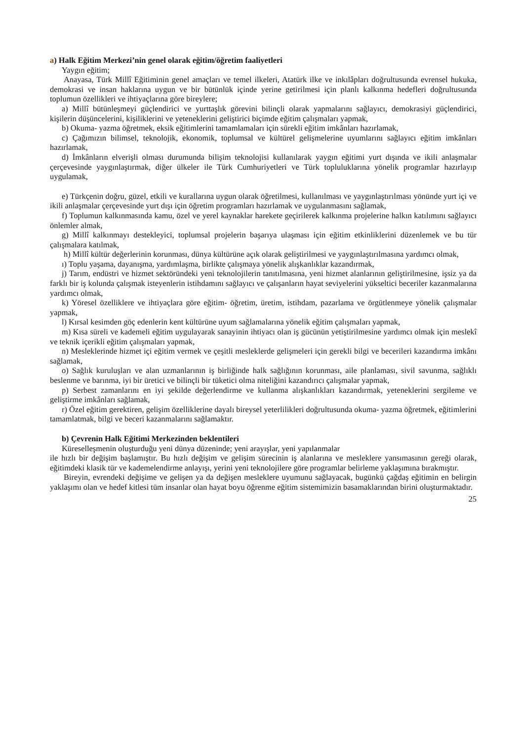a) Halk Eğitim Merkezi’nin genel olarak eğitim/öğretim faaliyetleri
Yaygın eğitim;
Anayasa, Türk Millî Eğitiminin genel amaçları ve temel ilkeleri, Atatürk ilke ve inkılâpları doğrultusunda evrensel hukuka, demokrasi ve insan haklarına uygun ve bir bütünlük içinde yerine getirilmesi için planlı kalkınma hedefleri doğrultusunda toplumun özellikleri ve ihtiyaçlarına göre bireylere;
a) Millî bütünleşmeyi güçlendirici ve yurttaşlık görevini bilinçli olarak yapmalarını sağlayıcı, demokrasiyi güçlendirici, kişilerin düşüncelerini, kişiliklerini ve yeteneklerini geliştirici biçimde eğitim çalışmaları yapmak,
b) Okuma- yazma öğretmek, eksik eğitimlerini tamamlamaları için sürekli eğitim imkânları hazırlamak,
c) Çağımızın bilimsel, teknolojik, ekonomik, toplumsal ve kültürel gelişmelerine uyumlarını sağlayıcı eğitim imkânları hazırlamak,
d) İmkânların elverişli olması durumunda bilişim teknolojisi kullanılarak yaygın eğitimi yurt dışında ve ikili anlaşmalar çerçevesinde yaygınlaştırmak, diğer ülkeler ile Türk Cumhuriyetleri ve Türk topluluklarına yönelik programlar hazırlayıp uygulamak,
e) Türkçenin doğru, güzel, etkili ve kurallarına uygun olarak öğretilmesi, kullanılması ve yaygınlaştırılması yönünde yurt içi ve ikili anlaşmalar çerçevesinde yurt dışı için öğretim programları hazırlamak ve uygulanmasını sağlamak,
f) Toplumun kalkınmasında kamu, özel ve yerel kaynaklar harekete geçirilerek kalkınma projelerine halkın katılımını sağlayıcı önlemler almak,
g) Millî kalkınmayı destekleyici, toplumsal projelerin başarıya ulaşması için eğitim etkinliklerini düzenlemek ve bu tür çalışmalara katılmak,
h) Millî kültür değerlerinin korunması, dünya kültürüne açık olarak geliştirilmesi ve yaygınlaştırılmasına yardımcı olmak,
ı) Toplu yaşama, dayanışma, yardımlaşma, birlikte çalışmaya yönelik alışkanlıklar kazandırmak,
j) Tarım, endüstri ve hizmet sektöründeki yeni teknolojilerin tanıtılmasına, yeni hizmet alanlarının geliştirilmesine, işsiz ya da farklı bir iş kolunda çalışmak isteyenlerin istihdamını sağlayıcı ve çalışanların hayat seviyelerini yükseltici beceriler kazanmalarına yardımcı olmak,
k) Yöresel özelliklere ve ihtiyaçlara göre eğitim- öğretim, üretim, istihdam, pazarlama ve örgütlenmeye yönelik çalışmalar yapmak,
l) Kırsal kesimden göç edenlerin kent kültürüne uyum sağlamalarına yönelik eğitim çalışmaları yapmak,
m) Kısa süreli ve kademeli eğitim uygulayarak sanayinin ihtiyacı olan iş gücünün yetiştirilmesine yardımcı olmak için meslekî ve teknik içerikli eğitim çalışmaları yapmak,
n) Mesleklerinde hizmet içi eğitim vermek ve çeşitli mesleklerde gelişmeleri için gerekli bilgi ve becerileri kazandırma imkânı sağlamak,
o) Sağlık kuruluşları ve alan uzmanlarının iş birliğinde halk sağlığının korunması, aile planlaması, sivil savunma, sağlıklı beslenme ve barınma, iyi bir üretici ve bilinçli bir tüketici olma niteliğini kazandırıcı çalışmalar yapmak,
p) Serbest zamanlarını en iyi şekilde değerlendirme ve kullanma alışkanlıkları kazandırmak, yeteneklerini sergileme ve geliştirme imkânları sağlamak,
r) Özel eğitim gerektiren, gelişim özelliklerine dayalı bireysel yeterlilikleri doğrultusunda okuma- yazma öğretmek, eğitimlerini tamamlatmak, bilgi ve beceri kazanmalarını sağlamaktır.
b) Çevrenin Halk Eğitimi Merkezinden beklentileri
Küreselleşmenin oluşturduğu yeni dünya düzeninde; yeni arayışlar, yeni yapılanmalar
ile hızlı bir değişim başlamıştır. Bu hızlı değişim ve gelişim sürecinin iş alanlarına ve mesleklere yansımasının gereği olarak, eğitimdeki klasik tür ve kademelendirme anlayışı, yerini yeni teknolojilere göre programlar belirleme yaklaşımına bırakmıştır.
Bireyin, evrendeki değişime ve gelişen ya da değişen mesleklere uyumunu sağlayacak, bugünkü çağdaş eğitimin en belirgin yaklaşımı olan ve hedef kitlesi tüm insanlar olan hayat boyu öğrenme eğitim sistemimizin basamaklarından birini oluşturmaktadır.
25